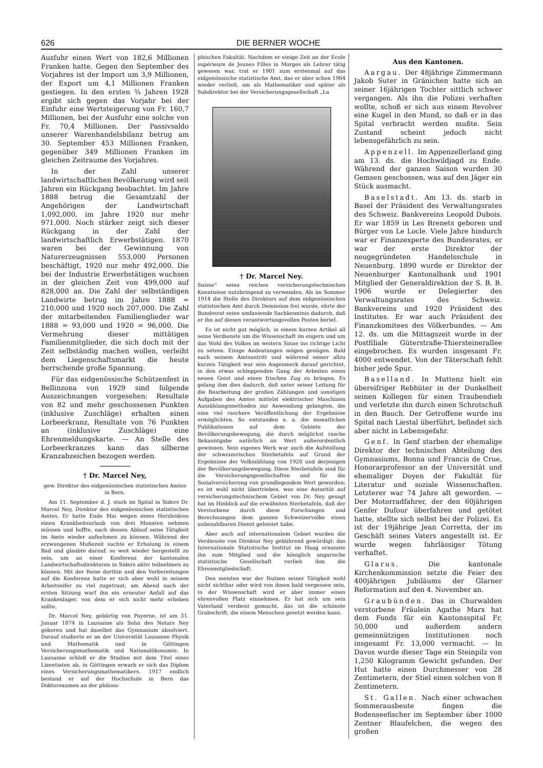626 DIE BERNER WOCHE
Ausfuhr einen Wert von 182,6 Millionen Franken hatte. Gegen den September des Vorjahres ist der Import um 3,9 Millionen, der Export um 4,1 Millionen Franken gestiegen. In den ersten ¾ Jahren 1928 ergibt sich gegen das Vorjahr bei der Einfuhr eine Wertsteigerung von Fr. 160,7 Millionen, bei der Ausfuhr eine solche von Fr. 70,4 Millionen. Der Passivsaldo unserer Warenhandelsbilanz betrug am 30. September 453 Millionen Franken, gegenüber 349 Millionen Franken im gleichen Zeitraume des Vorjahres.
In der Zahl unserer landwirtschaftlichen Bevölkerung wird seit Jahren ein Rückgang beobachtet. Im Jahre 1888 betrug die Gesamtzahl der Angehörigen der Landwirtschaft 1,092,000, im Jahre 1920 nur mehr 971,000. Noch stärker zeigt sich dieser Rückgang in der Zahl der landwirtschaftlich Erwerbstätigen. 1870 waren bei der Gewinnung von Naturerzeugnissen 553,000 Personen beschäftigt, 1920 nur mehr 492,000. Die bei der Industrie Erwerbstätigen wuchsen in der gleichen Zeit von 499,000 auf 828,000 an. Die Zahl der selbständigen Landwirte betrug im Jahre 1888 = 210,000 und 1920 noch 207,000. Die Zahl der mitarbeitenden Familienglieder war 1888 = 93,000 und 1920 = 96,000. Die Vermehrung dieser mittätigen Familienmitglieder, die sich doch mit der Zeit selbständig machen wollen, verleiht dem Liegenschaftsmarkt die heute herrschende große Spannung.
Für das eidgenössische Schützenfest in Bellinzona von 1929 sind folgende Auszeichnungen vorgesehen: Resultate von 82 und mehr geschossenen Punkten (inklusive Zuschläge) erhalten einen Lorbeerkranz, Resultate von 76 Punkten an (inklusive Zuschläge) eine Ehrenmeldungskarte. — An Stelle des Lorbeerkranzes kann das silberne Kranzabzeichen bezogen werden.
† Dr. Marcel Ney,
gew. Direktor des eidgenössischen statistischen Amtes in Bern.
Am 11. September d. J. starb im Spital in Siders Dr. Marcel Ney, Direktor des eidgenössischen statistischen Amtes. Er hatte Ende Mai wegen eines Herzleidens einen Krankheitsurlaub von drei Monaten nehmen müssen und hoffte, nach dessen Ablauf seine Tätigkeit im Amte wieder aufnehmen zu können. Während der erzwungenen Mußezeit suchte er Erholung in einem Bad und glaubte darauf, so weit wieder hergestellt zu sein, um an einer Konferenz der kantonalen Landwirtschaftsdirektoren in Siders aktiv teilnehmen zu können. Mit der Reise dorthin und den Vorbereitungen auf die Konferenz hatte er sich aber wohl in seinem Arbeitseifer zu viel zugetraut; am Abend nach der ersten Sitzung warf ihn ein erneuter Anfall auf das Krankenlager, von dem er sich nicht mehr erheben sollte.
Dr. Marcel Ney, gebürtig von Payerne, ist am 31. Januar 1874 in Lausanne als Sohn des Notars Ney geboren und hat daselbst das Gymnasium absolviert. Darauf studierte er an der Universität Lausanne Physik und Mathematik und in Göttingen Versicherungsmathematik und Nationalökonomie. In Lausanne schloß er die Studien mit dem Titel eines Lizentiaten ab, in Göttingen erwarb er sich das Diplom eines Versicherungsmathematikers. 1917 endlich bestand er auf der Hochschule in Bern das Doktorexamen an der philoso-
phischen Fakultät. Nachdem er einige Zeit an der Ecole supérieure de Jeunes Filles in Morges als Lehrer tätig gewesen war, trat er 1901 zum erstenmal auf das eidgenössische statistische Amt, das er aber schon 1904 wieder verließ, um als Mathematiker und später als Subdirektor bei der Versicherungsgesellschaft „La
† Dr. Marcel Ney.
Suisse“ seine reichen versicherungstechnischen Kenntnisse nutzbringend zu verwenden. Als im Sommer 1914 die Stelle des Direktors auf dem eidgenössischen statistischen Amt durch Demission frei wurde, ehrte der Bundesrat seine umfassende Sachkenntnis dadurch, daß er ihn auf diesen verantwortungsvollen Posten berief.
Es ist nicht gut möglich, in einem kurzen Artikel all seine Verdienste um die Wissenschaft im engern und um das Wohl des Volkes im weitern Sinne ins richtige Licht zu setzen. Einige Andeutungen mögen genügen. Bald nach seinem Amtsantritt und während seiner allzu kurzen Tätigkeit war sein Augenmerk darauf gerichtet, in den etwas schleppenden Gang der Arbeiten einen neuen Geist und einen frischen Zug zu bringen. Es gelang ihm dies dadurch, daß unter seiner Leitung für die Bearbeitung der großen Zählungen und sonstigen Aufgaben des Amtes mittelst elektrischer Maschinen Auszählungsmethoden zur Anwendung gelangten, die eine viel raschere Veröffentlichung der Ergebnisse ermöglichten. So entstanden u. a. die monatlichen Publikationen auf dem Gebiete der Bevölkerungsbewegung, die durch möglichst rasche Bekanntgabe natürlich an Wert außerordentlich gewinnen. Sein eigenes Werk war auch die Aufstellung der schweizerischen Sterbetafeln auf Grund der Ergebnisse der Volkszählung von 1920 und derjenigen der Bevölkerungsbewegung. Diese Sterbetafeln sind für die Versicherungsgesellschaften und für die Sozialversicherung von grundlegendem Wert geworden; es ist wohl nicht übertrieben, was eine Autorität auf versicherungstechnischem Gebiet von Dr. Ney gesagt hat im Hinblick auf die erwähnten Sterbetafeln, daß der Verstorbene durch diese Forschungen und Berechnungen dem ganzen Schweizervolke einen unbezahlbaren Dienst geleistet habe.
Aber auch auf internationalem Gebiet wurden die Verdienste von Direktor Ney gebührend gewürdigt: das Internationale Statistische Institut im Haag ernannte ihn zum Mitglied und die königlich ungarische statistische Gesellschaft verlieh ihm die Ehrenmitgliedschaft.
Den meisten war der Nutzen seiner Tätigkeit wohl nicht sichtbar oder wird von ihnen bald vergessen sein, in der Wissenschaft wird er aber immer einen ehrenvollen Platz einnehmen. Er hat sich um sein Vaterland verdient gemacht, das ist die schönste Grabschrift, die einem Menschen gesetzt werden kann.
Aus den Kantonen.
Aargau. Der 48jährige Zimmermann Jakob Suter in Gränichen hatte sich an seiner 16jährigen Tochter sittlich schwer vergangen. Als ihn die Polizei verhaften wollte, schoß er sich aus einem Revolver eine Kugel in den Mund, so daß er in das Spital verbracht werden mußte. Sein Zustand scheint jedoch nicht lebensgefährlich zu sein.
Appenzell. Im Appenzellerland ging am 13. ds. die Hochwildjagd zu Ende. Während der ganzen Saison wurden 30 Gemsen geschossen, was auf den Jäger ein Stück ausmacht.
Baselstadt. Am 13. ds. starb in Basel der Präsident des Verwaltungsrates des Schweiz. Bankvereins Leopold Dubois. Er war 1859 in Les Brenets geboren und Bürger von Le Locle. Viele Jahre hindurch war er Finanzexperte des Bundesrates, er war der erste Direktor der neugegründeten Handelsschule in Neuenburg. 1890 wurde er Direktor der Neuenburger Kantonalbank und 1901 Mitglied der Generaldirektion der S. B. B. 1906 wurde er Delegierter des Verwaltungsrates des Schweiz. Bankvereins und 1920 Präsident des Institutes. Er war auch Präsident des Finanzkomitees des Völkerbundes. — Am 12. ds. um die Mittagszeit wurde in der Postfiliale Güterstraße-Thiersteinerallee eingebrochen. Es wurden insgesamt Fr. 4000 entwendet. Von der Täterschaft fehlt bisher jede Spur.
Baselland. In Muttenz hielt ein übereifriger Rebhüter in der Dunkelheit seinen Kollegen für einen Traubendieb und verletzte ihn durch einen Schrotschuß in den Bauch. Der Getroffene wurde ins Spital nach Liestal überführt, befindet sich aber nicht in Lebensgefahr.
Genf. In Genf starben der ehemalige Direktor der technischen Abteilung des Gymnasiums, Bonna und Francis de Crue, Honorarprofessor an der Universität und ehemaliger Doyen der Fakultät für Literatur und soziale Wissenschaften. Letzterer war 74 Jahre alt geworden. — Der Motorradfahrer, der den 60jährigen Genfer Dufour überfahren und getötet hatte, stellte sich selbst bei der Polizei. Es ist der 19jährige Jean Corretta, der im Geschäft seines Vaters angestellt ist. Er wurde wegen fahrlässiger Tötung verhaftet.
Glarus. Die kantonale Kirchenkommission setzte die Feier des 400jährigen Jubiläums der Glarner Reformation auf den 4. November an.
Graubünden. Das in Churwalden verstorbene Fräulein Agathe Marx hat dem Fonds für ein Kantonsspital Fr. 50,000 und außerdem andern gemeinnützigen Institutionen noch insgesamt Fr. 13,000 vermacht. — In Davos wurde dieser Tage ein Steinpilz von 1,250 Kilogramm Gewicht gefunden. Der Hut hatte einen Durchmesser von 28 Zentimetern, der Stiel einen solchen von 8 Zentimetern.
St. Gallen. Nach einer schwachen Sommerausbeute fingen die Bodenseefischer im September über 1000 Zentner Blaufelchen, die wegen des großen